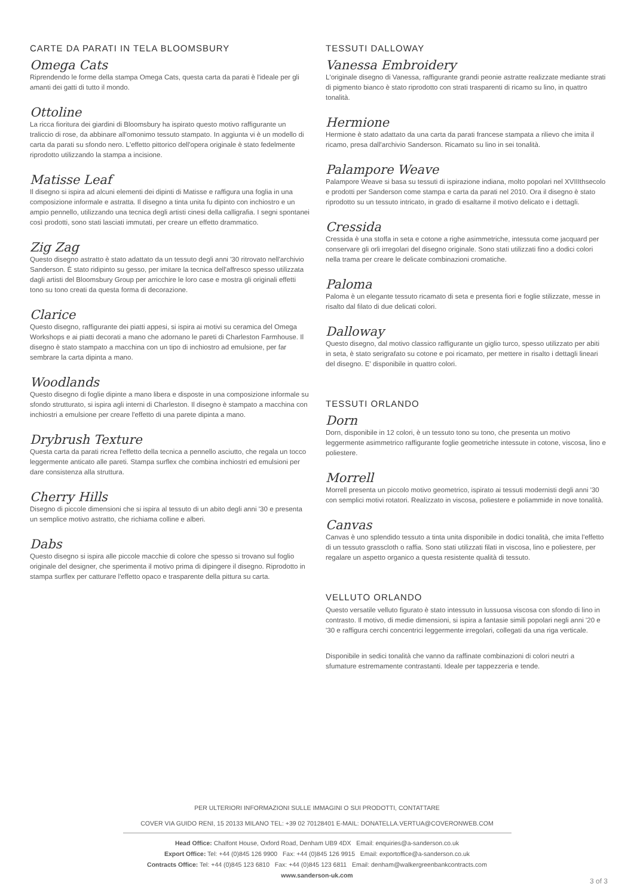CARTE DA PARATI IN TELA BLOOMSBURY
Omega Cats
Riprendendo le forme della stampa Omega Cats, questa carta da parati è l'ideale per gli amanti dei gatti di tutto il mondo.
Ottoline
La ricca fioritura dei giardini di Bloomsbury ha ispirato questo motivo raffigurante un traliccio di rose, da abbinare all'omonimo tessuto stampato. In aggiunta vi è un modello di carta da parati su sfondo nero. L'effetto pittorico dell'opera originale è stato fedelmente riprodotto utilizzando la stampa a incisione.
Matisse Leaf
Il disegno si ispira ad alcuni elementi dei dipinti di Matisse e raffigura una foglia in una composizione informale e astratta. Il disegno a tinta unita fu dipinto con inchiostro e un ampio pennello, utilizzando una tecnica degli artisti cinesi della calligrafia. I segni spontanei così prodotti, sono stati lasciati immutati, per creare un effetto drammatico.
Zig Zag
Questo disegno astratto è stato adattato da un tessuto degli anni '30 ritrovato nell'archivio Sanderson. È stato ridipinto su gesso, per imitare la tecnica dell'affresco spesso utilizzata dagli artisti del Bloomsbury Group per arricchire le loro case e mostra gli originali effetti tono su tono creati da questa forma di decorazione.
Clarice
Questo disegno, raffigurante dei piatti appesi, si ispira ai motivi su ceramica del Omega Workshops e ai piatti decorati a mano che adornano le pareti di Charleston Farmhouse. Il disegno è stato stampato a macchina con un tipo di inchiostro ad emulsione, per far sembrare la carta dipinta a mano.
Woodlands
Questo disegno di foglie dipinte a mano libera e disposte in una composizione informale su sfondo strutturato, si ispira agli interni di Charleston. Il disegno è stampato a macchina con inchiostri a emulsione per creare l'effetto di una parete dipinta a mano.
Drybrush Texture
Questa carta da parati ricrea l'effetto della tecnica a pennello asciutto, che regala un tocco leggermente anticato alle pareti. Stampa surflex che combina inchiostri ed emulsioni per dare consistenza alla struttura.
Cherry Hills
Disegno di piccole dimensioni che si ispira al tessuto di un abito degli anni '30 e presenta un semplice motivo astratto, che richiama colline e alberi.
Dabs
Questo disegno si ispira alle piccole macchie di colore che spesso si trovano sul foglio originale del designer, che sperimenta il motivo prima di dipingere il disegno. Riprodotto in stampa surflex per catturare l'effetto opaco e trasparente della pittura su carta.
TESSUTI DALLOWAY
Vanessa Embroidery
L'originale disegno di Vanessa, raffigurante grandi peonie astratte realizzate mediante strati di pigmento bianco è stato riprodotto con strati trasparenti di ricamo su lino, in quattro tonalità.
Hermione
Hermione è stato adattato da una carta da parati francese stampata a rilievo che imita il ricamo, presa dall'archivio Sanderson. Ricamato su lino in sei tonalità.
Palampore Weave
Palampore Weave si basa su tessuti di ispirazione indiana, molto popolari nel XVIIIthsecolo e prodotti per Sanderson come stampa e carta da parati nel 2010. Ora il disegno è stato riprodotto su un tessuto intricato, in grado di esaltarne il motivo delicato e i dettagli.
Cressida
Cressida è una stoffa in seta e cotone a righe asimmetriche, intessuta come jacquard per conservare gli orli irregolari del disegno originale. Sono stati utilizzati fino a dodici colori nella trama per creare le delicate combinazioni cromatiche.
Paloma
Paloma è un elegante tessuto ricamato di seta e presenta fiori e foglie stilizzate, messe in risalto dal filato di due delicati colori.
Dalloway
Questo disegno, dal motivo classico raffigurante un giglio turco, spesso utilizzato per abiti in seta, è stato serigrafato su cotone e poi ricamato, per mettere in risalto i dettagli lineari del disegno. E' disponibile in quattro colori.
TESSUTI ORLANDO
Dorn
Dorn, disponibile in 12 colori, è un tessuto tono su tono, che presenta un motivo leggermente asimmetrico raffigurante foglie geometriche intessute in cotone, viscosa, lino e poliestere.
Morrell
Morrell presenta un piccolo motivo geometrico, ispirato ai tessuti modernisti degli anni '30 con semplici motivi rotatori. Realizzato in viscosa, poliestere e poliammide in nove tonalità.
Canvas
Canvas è uno splendido tessuto a tinta unita disponibile in dodici tonalità, che imita l'effetto di un tessuto grasscloth o raffia. Sono stati utilizzati filati in viscosa, lino e poliestere, per regalare un aspetto organico a questa resistente qualità di tessuto.
VELLUTO ORLANDO
Questo versatile velluto figurato è stato intessuto in lussuosa viscosa con sfondo di lino in contrasto. Il motivo, di medie dimensioni, si ispira a fantasie simili popolari negli anni '20 e '30 e raffigura cerchi concentrici leggermente irregolari, collegati da una riga verticale.
Disponibile in sedici tonalità che vanno da raffinate combinazioni di colori neutri a sfumature estremamente contrastanti. Ideale per tappezzeria e tende.
PER ULTERIORI INFORMAZIONI SULLE IMMAGINI O SUI PRODOTTI, CONTATTARE
COVER VIA GUIDO RENI, 15 20133 MILANO TEL: +39 02 70128401 E-MAIL: DONATELLA.VERTUA@COVERONWEB.COM
Head Office: Chalfont House, Oxford Road, Denham UB9 4DX Email: enquiries@a-sanderson.co.uk
Export Office: Tel: +44 (0)845 126 9900 Fax: +44 (0)845 126 9915 Email: exportoffice@a-sanderson.co.uk
Contracts Office: Tel: +44 (0)845 123 6810 Fax: +44 (0)845 123 6811 Email: denham@walkergreenbankcontracts.com
www.sanderson-uk.com
3 of 3